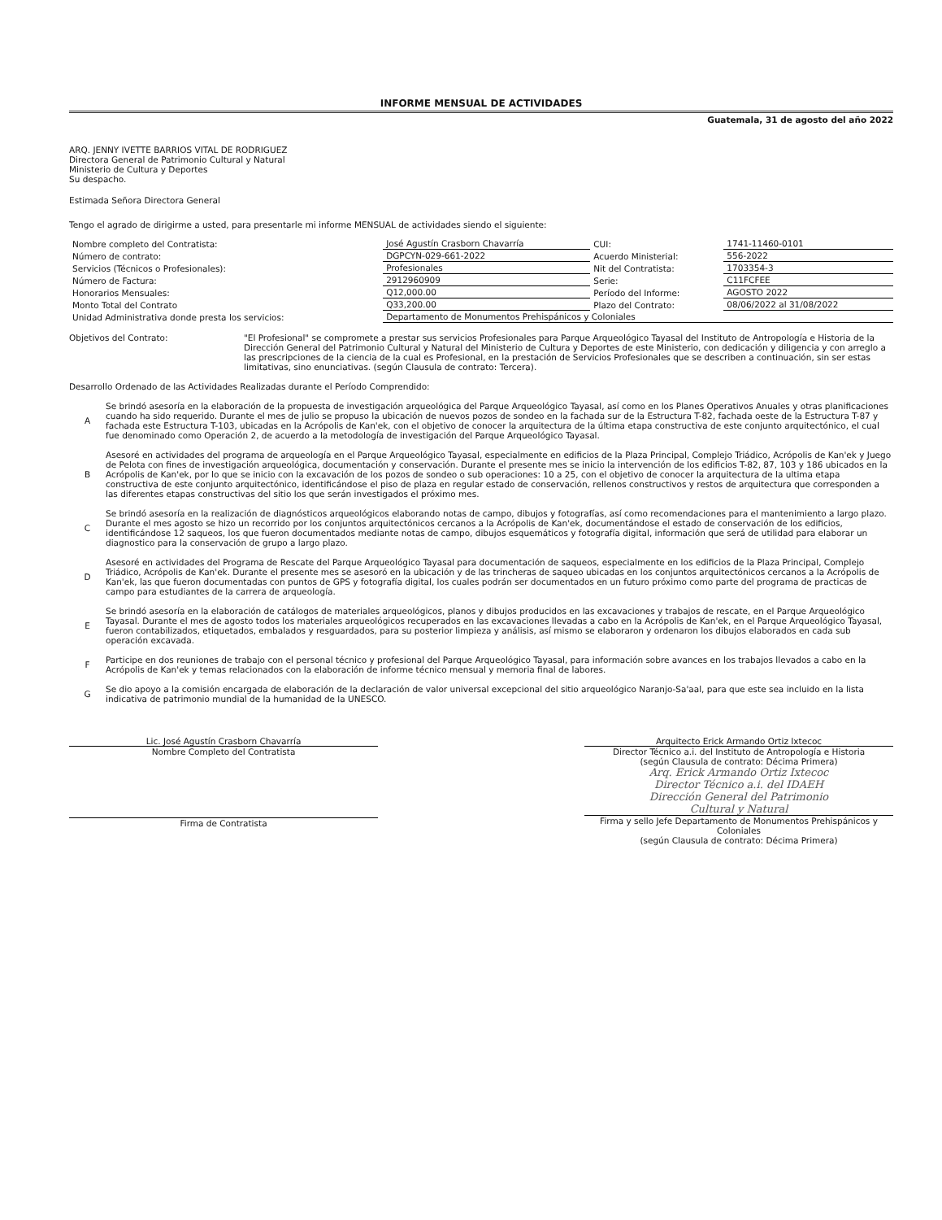INFORME MENSUAL DE ACTIVIDADES
Guatemala, 31 de agosto del año 2022
ARQ. JENNY IVETTE BARRIOS VITAL DE RODRIGUEZ
Directora General de Patrimonio Cultural y Natural
Ministerio de Cultura y Deportes
Su despacho.
Estimada Señora Directora General
Tengo el agrado de dirigirme a usted, para presentarle mi informe MENSUAL de actividades siendo el siguiente:
| Nombre completo del Contratista: | José Agustín Crasborn Chavarría | CUI: | 1741-11460-0101 |
| Número de contrato: | DGPCYN-029-661-2022 | Acuerdo Ministerial: | 556-2022 |
| Servicios (Técnicos o Profesionales): | Profesionales | Nit del Contratista: | 1703354-3 |
| Número de Factura: | 2912960909 | Serie: | C11FCFEE |
| Honorarios Mensuales: | Q12,000.00 | Período del Informe: | AGOSTO 2022 |
| Monto Total del Contrato | Q33,200.00 | Plazo del Contrato: | 08/06/2022 al 31/08/2022 |
| Unidad Administrativa donde presta los servicios: | Departamento de Monumentos Prehispánicos y Coloniales | | |
Objetivos del Contrato: "El Profesional" se compromete a prestar sus servicios Profesionales para Parque Arqueológico Tayasal del Instituto de Antropología e Historia de la Dirección General del Patrimonio Cultural y Natural del Ministerio de Cultura y Deportes de este Ministerio, con dedicación y diligencia y con arreglo a las prescripciones de la ciencia de la cual es Profesional, en la prestación de Servicios Profesionales que se describen a continuación, sin ser estas limitativas, sino enunciativas. (según Clausula de contrato: Tercera).
Desarrollo Ordenado de las Actividades Realizadas durante el Período Comprendido:
A Se brindó asesoría en la elaboración de la propuesta de investigación arqueológica del Parque Arqueológico Tayasal, así como en los Planes Operativos Anuales y otras planificaciones cuando ha sido requerido. Durante el mes de julio se propuso la ubicación de nuevos pozos de sondeo en la fachada sur de la Estructura T-82, fachada oeste de la Estructura T-87 y fachada este Estructura T-103, ubicadas en la Acrópolis de Kan'ek, con el objetivo de conocer la arquitectura de la última etapa constructiva de este conjunto arquitectónico, el cual fue denominado como Operación 2, de acuerdo a la metodología de investigación del Parque Arqueológico Tayasal.
B Asesoré en actividades del programa de arqueología en el Parque Arqueológico Tayasal, especialmente en edificios de la Plaza Principal, Complejo Triádico, Acrópolis de Kan'ek y Juego de Pelota con fines de investigación arqueológica, documentación y conservación. Durante el presente mes se inicio la intervención de los edificios T-82, 87, 103 y 186 ubicados en la Acrópolis de Kan'ek, por lo que se inicio con la excavación de los pozos de sondeo o sub operaciones: 10 a 25, con el objetivo de conocer la arquitectura de la ultima etapa constructiva de este conjunto arquitectónico, identificándose el piso de plaza en regular estado de conservación, rellenos constructivos y restos de arquitectura que corresponden a las diferentes etapas constructivas del sitio los que serán investigados el próximo mes.
C Se brindó asesoría en la realización de diagnósticos arqueológicos elaborando notas de campo, dibujos y fotografías, así como recomendaciones para el mantenimiento a largo plazo. Durante el mes agosto se hizo un recorrido por los conjuntos arquitectónicos cercanos a la Acrópolis de Kan'ek, documentándose el estado de conservación de los edificios, identificándose 12 saqueos, los que fueron documentados mediante notas de campo, dibujos esquemáticos y fotografía digital, información que será de utilidad para elaborar un diagnostico para la conservación de grupo a largo plazo.
D Asesoré en actividades del Programa de Rescate del Parque Arqueológico Tayasal para documentación de saqueos, especialmente en los edificios de la Plaza Principal, Complejo Triádico, Acrópolis de Kan'ek. Durante el presente mes se asesoró en la ubicación y de las trincheras de saqueo ubicadas en los conjuntos arquitectónicos cercanos a la Acrópolis de Kan'ek, las que fueron documentadas con puntos de GPS y fotografía digital, los cuales podrán ser documentados en un futuro próximo como parte del programa de practicas de campo para estudiantes de la carrera de arqueología.
E Se brindó asesoría en la elaboración de catálogos de materiales arqueológicos, planos y dibujos producidos en las excavaciones y trabajos de rescate, en el Parque Arqueológico Tayasal. Durante el mes de agosto todos los materiales arqueológicos recuperados en las excavaciones llevadas a cabo en la Acrópolis de Kan'ek, en el Parque Arqueológico Tayasal, fueron contabilizados, etiquetados, embalados y resguardados, para su posterior limpieza y análisis, así mismo se elaboraron y ordenaron los dibujos elaborados en cada sub operación excavada.
F Participe en dos reuniones de trabajo con el personal técnico y profesional del Parque Arqueológico Tayasal, para información sobre avances en los trabajos llevados a cabo en la Acrópolis de Kan'ek y temas relacionados con la elaboración de informe técnico mensual y memoria final de labores.
G Se dio apoyo a la comisión encargada de elaboración de la declaración de valor universal excepcional del sitio arqueológico Naranjo-Sa'aal, para que este sea incluido en la lista indicativa de patrimonio mundial de la humanidad de la UNESCO.
Lic. José Agustín Crasborn Chavarría
Nombre Completo del Contratista
Firma de Contratista
Arquitecto Erick Armando Ortiz Ixtecoc
Director Técnico a.i. del Instituto de Antropología e Historia
(según Clausula de contrato: Décima Primera)
Arq. Erick Armando Ortiz Ixtecoc
Director Técnico a.i. del IDAEH
Dirección General del Patrimonio
Cultural y Natural
Firma y sello Jefe Departamento de Monumentos Prehispánicos y Coloniales
(según Clausula de contrato: Décima Primera)